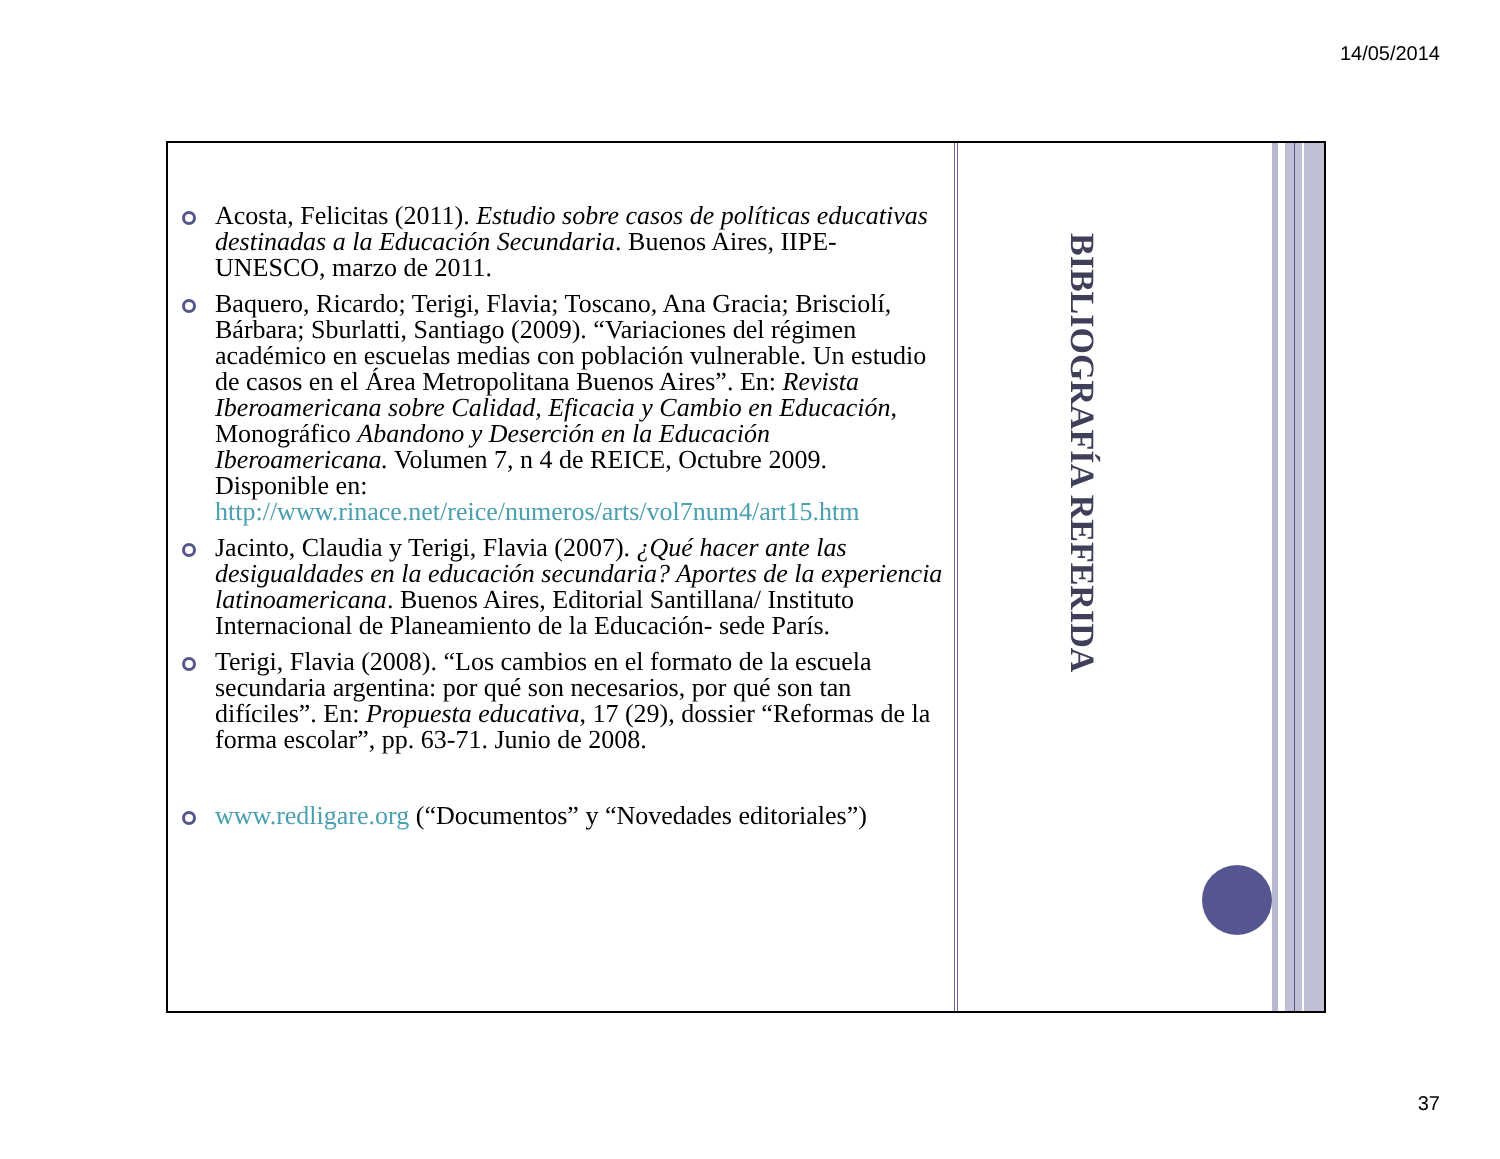14/05/2014
Acosta, Felicitas (2011). Estudio sobre casos de políticas educativas destinadas a la Educación Secundaria. Buenos Aires, IIPE-UNESCO, marzo de 2011.
Baquero, Ricardo; Terigi, Flavia; Toscano, Ana Gracia; Brisciolí, Bárbara; Sburlatti, Santiago (2009). “Variaciones del régimen académico en escuelas medias con población vulnerable. Un estudio de casos en el Área Metropolitana Buenos Aires”. En: Revista Iberoamericana sobre Calidad, Eficacia y Cambio en Educación, Monográfico Abandono y Deserción en la Educación Iberoamericana. Volumen 7, n 4 de REICE, Octubre 2009. Disponible en: http://www.rinace.net/reice/numeros/arts/vol7num4/art15.htm
Jacinto, Claudia y Terigi, Flavia (2007). ¿Qué hacer ante las desigualdades en la educación secundaria? Aportes de la experiencia latinoamericana. Buenos Aires, Editorial Santillana/ Instituto Internacional de Planeamiento de la Educación- sede París.
Terigi, Flavia (2008). “Los cambios en el formato de la escuela secundaria argentina: por qué son necesarios, por qué son tan difíciles”. En: Propuesta educativa, 17 (29), dossier “Reformas de la forma escolar”, pp. 63-71. Junio de 2008.
www.redligare.org (“Documentos” y “Novedades editoriales”)
BIBLIOGRAFÍA REFERIDA
37